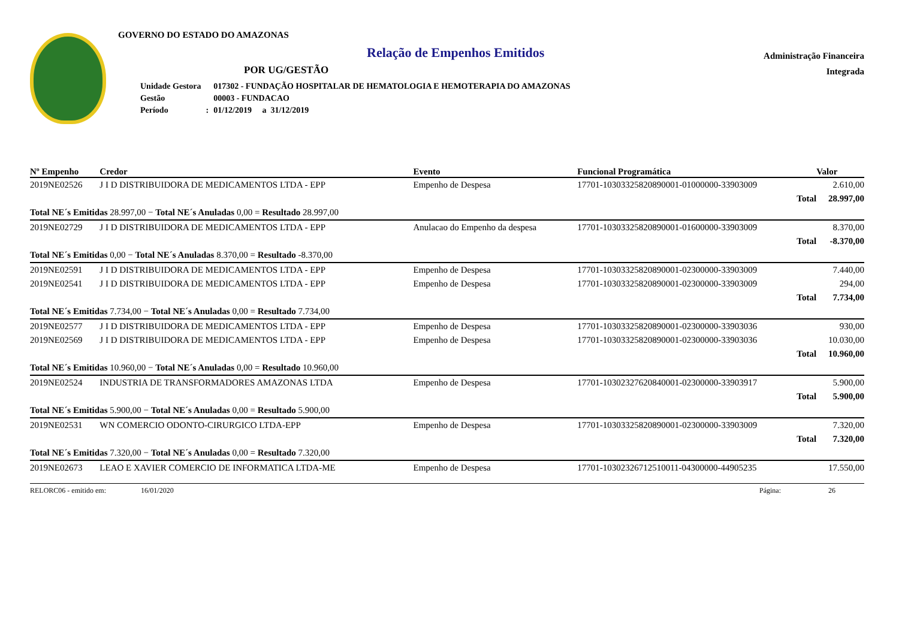GOVERNO DO ESTADO DO AMAZONAS
Relação de Empenhos Emitidos
POR UG/GESTÃO
| Unidade Gestora | | 017302 - FUNDAÇÃO HOSPITALAR DE HEMATOLOGIA E HEMOTERAPIA DO AMAZONAS |
| Gestão | | 00003 - FUNDACAO |
| Período | : | 01/12/2019 a 31/12/2019 |
Administração Financeira
Integrada
| Nº Empenho | Credor | Evento | Funcional Programática | Valor |
| --- | --- | --- | --- | --- |
| 2019NE02526 | J I D DISTRIBUIDORA DE MEDICAMENTOS LTDA - EPP | Empenho de Despesa | 17701-10303325820890001-01000000-33903009 | 2.610,00 |
| | | | Total | 28.997,00 |
| Total NE´s Emitidas 28.997,00 − Total NE´s Anuladas 0,00 = Resultado 28.997,00 | | | | |
| 2019NE02729 | J I D DISTRIBUIDORA DE MEDICAMENTOS LTDA - EPP | Anulacao do Empenho da despesa | 17701-10303325820890001-01600000-33903009 | 8.370,00 |
| | | | Total | -8.370,00 |
| Total NE´s Emitidas 0,00 − Total NE´s Anuladas 8.370,00 = Resultado -8.370,00 | | | | |
| 2019NE02591 | J I D DISTRIBUIDORA DE MEDICAMENTOS LTDA - EPP | Empenho de Despesa | 17701-10303325820890001-02300000-33903009 | 7.440,00 |
| 2019NE02541 | J I D DISTRIBUIDORA DE MEDICAMENTOS LTDA - EPP | Empenho de Despesa | 17701-10303325820890001-02300000-33903009 | 294,00 |
| | | | Total | 7.734,00 |
| Total NE´s Emitidas 7.734,00 − Total NE´s Anuladas 0,00 = Resultado 7.734,00 | | | | |
| 2019NE02577 | J I D DISTRIBUIDORA DE MEDICAMENTOS LTDA - EPP | Empenho de Despesa | 17701-10303325820890001-02300000-33903036 | 930,00 |
| 2019NE02569 | J I D DISTRIBUIDORA DE MEDICAMENTOS LTDA - EPP | Empenho de Despesa | 17701-10303325820890001-02300000-33903036 | 10.030,00 |
| | | | Total | 10.960,00 |
| Total NE´s Emitidas 10.960,00 − Total NE´s Anuladas 0,00 = Resultado 10.960,00 | | | | |
| 2019NE02524 | INDUSTRIA DE TRANSFORMADORES AMAZONAS LTDA | Empenho de Despesa | 17701-10302327620840001-02300000-33903917 | 5.900,00 |
| | | | Total | 5.900,00 |
| Total NE´s Emitidas 5.900,00 − Total NE´s Anuladas 0,00 = Resultado 5.900,00 | | | | |
| 2019NE02531 | WN COMERCIO ODONTO-CIRURGICO LTDA-EPP | Empenho de Despesa | 17701-10303325820890001-02300000-33903009 | 7.320,00 |
| | | | Total | 7.320,00 |
| Total NE´s Emitidas 7.320,00 − Total NE´s Anuladas 0,00 = Resultado 7.320,00 | | | | |
| 2019NE02673 | LEAO E XAVIER COMERCIO DE INFORMATICA LTDA-ME | Empenho de Despesa | 17701-10302326712510011-04300000-44905235 | 17.550,00 |
RELORC06 - emitido em: 16/01/2020 Página: 26